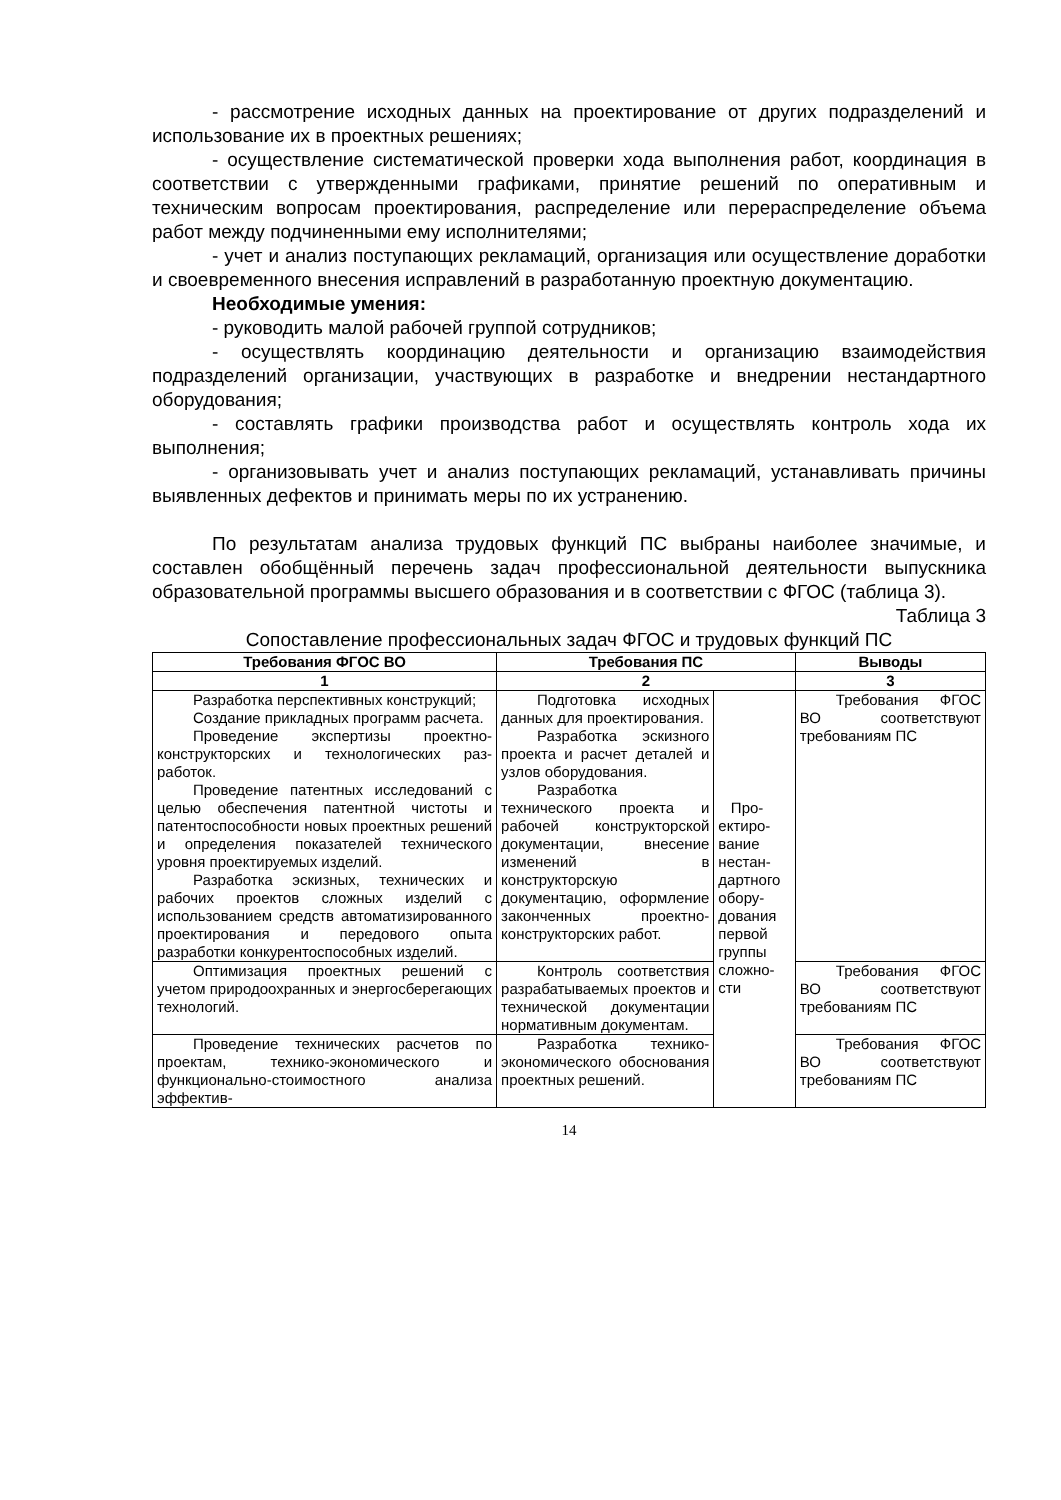- рассмотрение исходных данных на проектирование от других подразделений и использование их в проектных решениях;
- осуществление систематической проверки хода выполнения работ, координация в соответствии с утвержденными графиками, принятие решений по оперативным и техническим вопросам проектирования, распределение или перераспределение объема работ между подчиненными ему исполнителями;
- учет и анализ поступающих рекламаций, организация или осуществление доработки и своевременного внесения исправлений в разработанную проектную документацию.
Необходимые умения:
- руководить малой рабочей группой сотрудников;
- осуществлять координацию деятельности и организацию взаимодействия подразделений организации, участвующих в разработке и внедрении нестандартного оборудования;
- составлять графики производства работ и осуществлять контроль хода их выполнения;
- организовывать учет и анализ поступающих рекламаций, устанавливать причины выявленных дефектов и принимать меры по их устранению.
По результатам анализа трудовых функций ПС выбраны наиболее значимые, и составлен обобщённый перечень задач профессиональной деятельности выпускника образовательной программы высшего образования и в соответствии с ФГОС (таблица 3).
Таблица 3
Сопоставление профессиональных задач ФГОС и трудовых функций ПС
| Требования ФГОС ВО | Требования ПС | | Выводы |
| --- | --- | --- | --- |
| 1 | 2 | | 3 |
| Разработка перспективных конструкций; Создание прикладных программ расчета. Проведение экспертизы проектно-конструкторских и технологических раз-работок. Проведение патентных исследований с целью обеспечения патентной чистоты и патентоспособности новых проектных решений и определения показателей технического уровня проектируемых изделий. Разработка эскизных, технических и рабочих проектов сложных изделий с использованием средств автоматизированного проектирования и передового опыта разработки конкурентоспособных изделий. | Подготовка исходных данных для проектирования. Разработка эскизного проекта и расчет деталей и узлов оборудования. Разработка технического проекта и рабочей конструкторской документации, внесение изменений в конструкторскую документацию, оформление законченных проектно-конструкторских работ. | Про- ектиро- вание нестан- дартного обору- дования первой группы сложно- сти | Требования ФГОС ВО соответствуют требованиям ПС |
| Оптимизация проектных решений с учетом природоохранных и энергосберегающих технологий. | Контроль соответствия разрабатываемых проектов и технической документации нормативным документам. | | Требования ФГОС ВО соответствуют требованиям ПС |
| Проведение технических расчетов по проектам, технико-экономического и функционально-стоимостного анализа эффектив- | Разработка технико-экономического обоснования проектных решений. | | Требования ФГОС ВО соответствуют требованиям ПС |
14